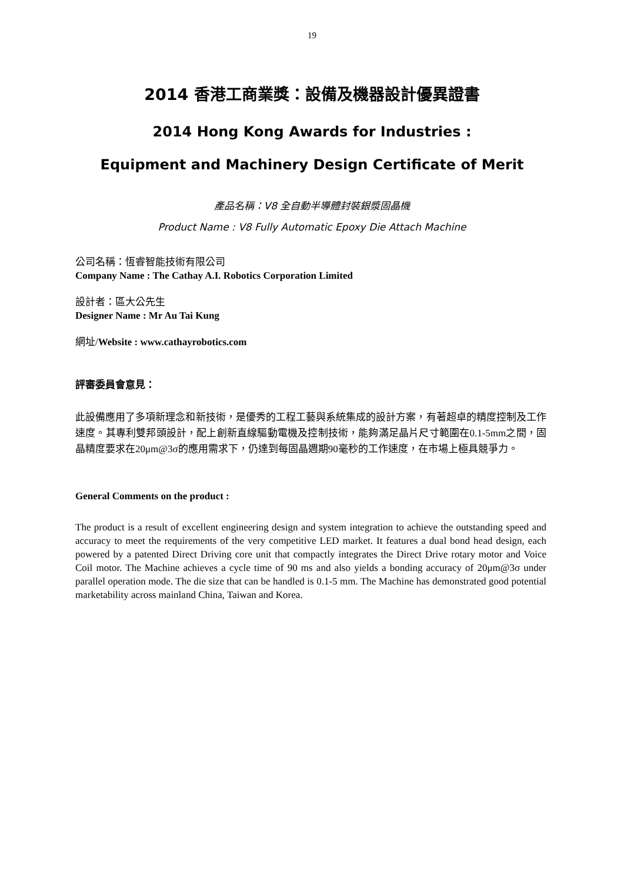19
2014 香港工商業獎：設備及機器設計優異證書
2014 Hong Kong Awards for Industries :
Equipment and Machinery Design Certificate of Merit
產品名稱：V8 全自動半導體封裝銀漿固晶機
Product Name : V8 Fully Automatic Epoxy Die Attach Machine
公司名稱：恆睿智能技術有限公司
Company Name : The Cathay A.I. Robotics Corporation Limited
設計者：區大公先生
Designer Name : Mr Au Tai Kung
網址/Website : www.cathayrobotics.com
評審委員會意見：
此設備應用了多項新理念和新技術，是優秀的工程工藝與系統集成的設計方案，有著超卓的精度控制及工作速度。其專利雙邦頭設計，配上創新直線驅動電機及控制技術，能夠滿足晶片尺寸範圍在0.1-5mm之間，固晶精度要求在20μm@3σ的應用需求下，仍達到每固晶週期90毫秒的工作速度，在市場上極具競爭力。
General Comments on the product :
The product is a result of excellent engineering design and system integration to achieve the outstanding speed and accuracy to meet the requirements of the very competitive LED market. It features a dual bond head design, each powered by a patented Direct Driving core unit that compactly integrates the Direct Drive rotary motor and Voice Coil motor. The Machine achieves a cycle time of 90 ms and also yields a bonding accuracy of 20μm@3σ under parallel operation mode. The die size that can be handled is 0.1-5 mm. The Machine has demonstrated good potential marketability across mainland China, Taiwan and Korea.